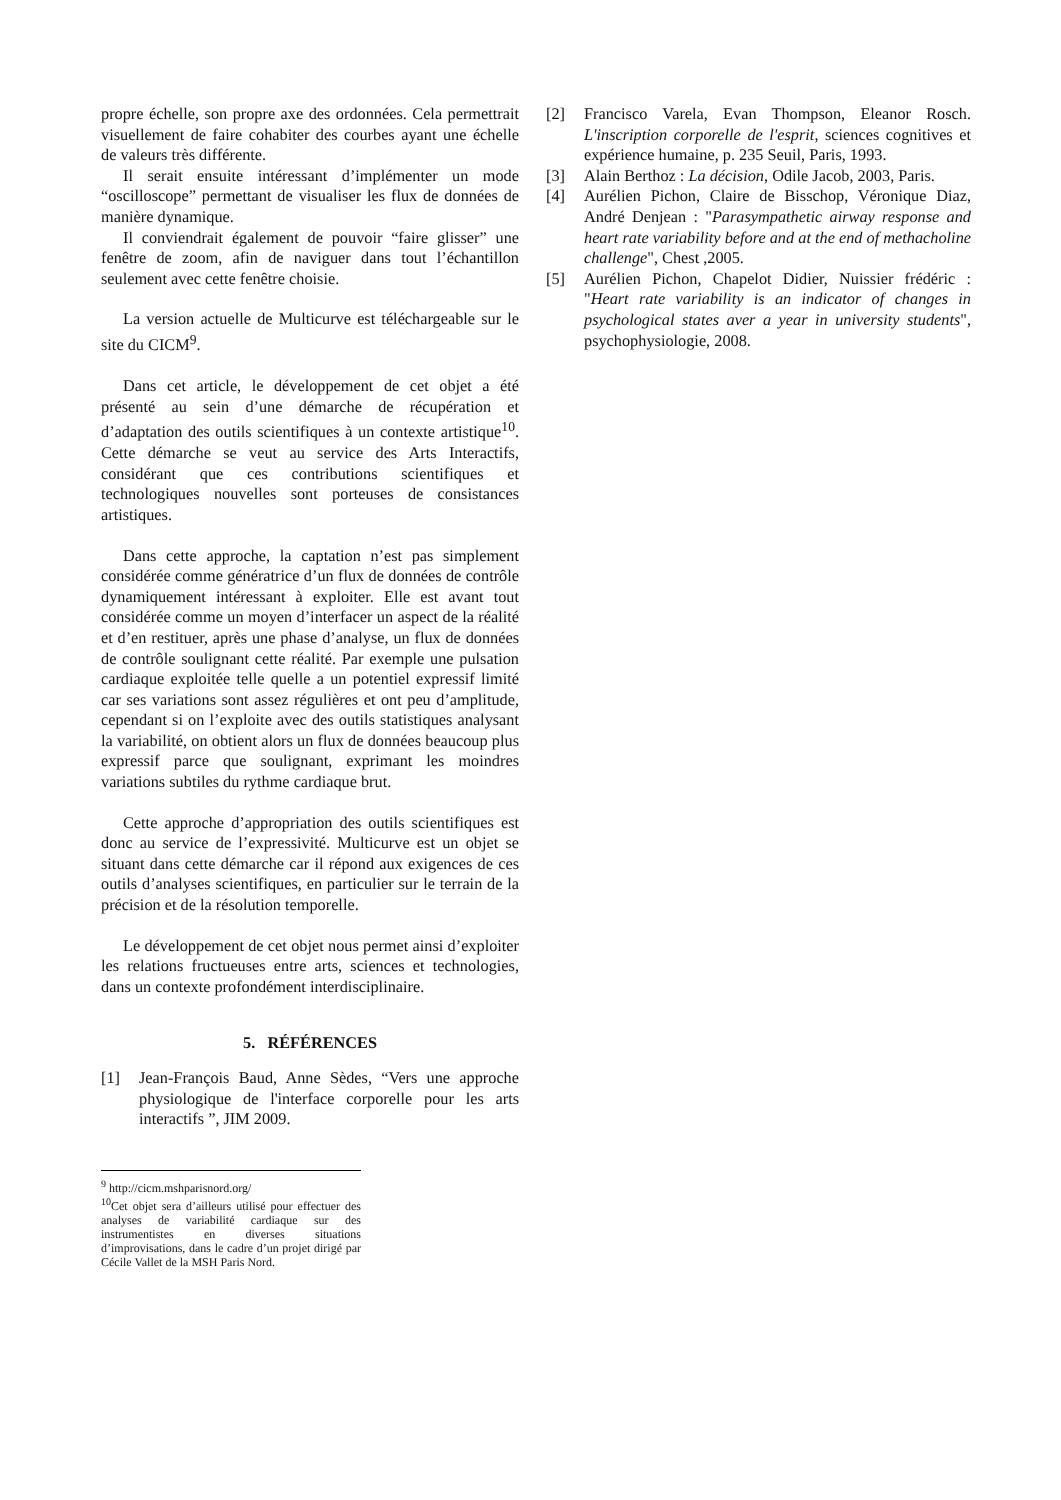propre échelle, son propre axe des ordonnées. Cela permettrait visuellement de faire cohabiter des courbes ayant une échelle de valeurs très différente.
Il serait ensuite intéressant d’implémenter un mode “oscilloscope” permettant de visualiser les flux de données de manière dynamique.
Il conviendrait également de pouvoir “faire glisser” une fenêtre de zoom, afin de naviguer dans tout l’échantillon seulement avec cette fenêtre choisie.
La version actuelle de Multicurve est téléchargeable sur le site du CICM<sup>9</sup>.
Dans cet article, le développement de cet objet a été présenté au sein d’une démarche de récupération et d’adaptation des outils scientifiques à un contexte artistique<sup>10</sup>. Cette démarche se veut au service des Arts Interactifs, considérant que ces contributions scientifiques et technologiques nouvelles sont porteuses de consistances artistiques.
Dans cette approche, la captation n’est pas simplement considérée comme génératrice d’un flux de données de contrôle dynamiquement intéressant à exploiter. Elle est avant tout considérée comme un moyen d’interfacer un aspect de la réalité et d’en restituer, après une phase d’analyse, un flux de données de contrôle soulignant cette réalité. Par exemple une pulsation cardiaque exploitée telle quelle a un potentiel expressif limité car ses variations sont assez régulières et ont peu d’amplitude, cependant si on l’exploite avec des outils statistiques analysant la variabilité, on obtient alors un flux de données beaucoup plus expressif parce que soulignant, exprimant les moindres variations subtiles du rythme cardiaque brut.
Cette approche d’appropriation des outils scientifiques est donc au service de l’expressivité. Multicurve est un objet se situant dans cette démarche car il répond aux exigences de ces outils d’analyses scientifiques, en particulier sur le terrain de la précision et de la résolution temporelle.
Le développement de cet objet nous permet ainsi d’exploiter les relations fructueuses entre arts, sciences et technologies, dans un contexte profondément interdisciplinaire.
5. RÉFÉRENCES
[1] Jean-François Baud, Anne Sèdes, “Vers une approche physiologique de l'interface corporelle pour les arts interactifs ”, JIM 2009.
<sup>9</sup> http://cicm.mshparisnord.org/
<sup>10</sup> Cet objet sera d’ailleurs utilisé pour effectuer des analyses de variabilité cardiaque sur des instrumentistes en diverses situations d’improvisations, dans le cadre d’un projet dirigé par Cécile Vallet de la MSH Paris Nord.
[2] Francisco Varela, Evan Thompson, Eleanor Rosch. L'inscription corporelle de l'esprit, sciences cognitives et expérience humaine, p. 235 Seuil, Paris, 1993.
[3] Alain Berthoz : La décision, Odile Jacob, 2003, Paris.
[4] Aurélien Pichon, Claire de Bisschop, Véronique Diaz, André Denjean : "Parasympathetic airway response and heart rate variability before and at the end of methacholine challenge", Chest ,2005.
[5] Aurélien Pichon, Chapelot Didier, Nuissier frédéric : "Heart rate variability is an indicator of changes in psychological states aver a year in university students", psychophysiologie, 2008.